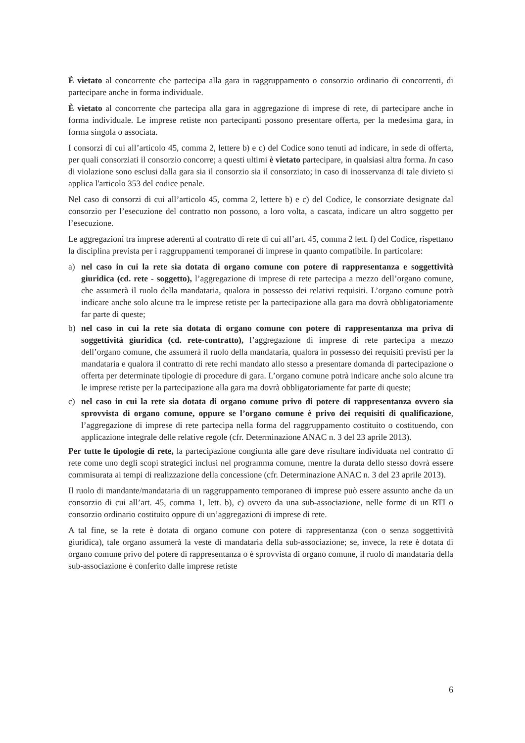È vietato al concorrente che partecipa alla gara in raggruppamento o consorzio ordinario di concorrenti, di partecipare anche in forma individuale.
È vietato al concorrente che partecipa alla gara in aggregazione di imprese di rete, di partecipare anche in forma individuale. Le imprese retiste non partecipanti possono presentare offerta, per la medesima gara, in forma singola o associata.
I consorzi di cui all’articolo 45, comma 2, lettere b) e c) del Codice sono tenuti ad indicare, in sede di offerta, per quali consorziati il consorzio concorre; a questi ultimi è vietato partecipare, in qualsiasi altra forma. In caso di violazione sono esclusi dalla gara sia il consorzio sia il consorziato; in caso di inosservanza di tale divieto si applica l'articolo 353 del codice penale.
Nel caso di consorzi di cui all’articolo 45, comma 2, lettere b) e c) del Codice, le consorziate designate dal consorzio per l’esecuzione del contratto non possono, a loro volta, a cascata, indicare un altro soggetto per l’esecuzione.
Le aggregazioni tra imprese aderenti al contratto di rete di cui all’art. 45, comma 2 lett. f) del Codice, rispettano la disciplina prevista per i raggruppamenti temporanei di imprese in quanto compatibile. In particolare:
a) nel caso in cui la rete sia dotata di organo comune con potere di rappresentanza e soggettività giuridica (cd. rete - soggetto), l’aggregazione di imprese di rete partecipa a mezzo dell’organo comune, che assumerà il ruolo della mandataria, qualora in possesso dei relativi requisiti. L’organo comune potrà indicare anche solo alcune tra le imprese retiste per la partecipazione alla gara ma dovrà obbligatoriamente far parte di queste;
b) nel caso in cui la rete sia dotata di organo comune con potere di rappresentanza ma priva di soggettività giuridica (cd. rete-contratto), l’aggregazione di imprese di rete partecipa a mezzo dell’organo comune, che assumerà il ruolo della mandataria, qualora in possesso dei requisiti previsti per la mandataria e qualora il contratto di rete rechi mandato allo stesso a presentare domanda di partecipazione o offerta per determinate tipologie di procedure di gara. L’organo comune potrà indicare anche solo alcune tra le imprese retiste per la partecipazione alla gara ma dovrà obbligatoriamente far parte di queste;
c) nel caso in cui la rete sia dotata di organo comune privo di potere di rappresentanza ovvero sia sprovvista di organo comune, oppure se l’organo comune è privo dei requisiti di qualificazione, l’aggregazione di imprese di rete partecipa nella forma del raggruppamento costituito o costituendo, con applicazione integrale delle relative regole (cfr. Determinazione ANAC n. 3 del 23 aprile 2013).
Per tutte le tipologie di rete, la partecipazione congiunta alle gare deve risultare individuata nel contratto di rete come uno degli scopi strategici inclusi nel programma comune, mentre la durata dello stesso dovrà essere commisurata ai tempi di realizzazione della concessione (cfr. Determinazione ANAC n. 3 del 23 aprile 2013).
Il ruolo di mandante/mandataria di un raggruppamento temporaneo di imprese può essere assunto anche da un consorzio di cui all’art. 45, comma 1, lett. b), c) ovvero da una sub-associazione, nelle forme di un RTI o consorzio ordinario costituito oppure di un’aggregazioni di imprese di rete.
A tal fine, se la rete è dotata di organo comune con potere di rappresentanza (con o senza soggettività giuridica), tale organo assumerà la veste di mandataria della sub-associazione; se, invece, la rete è dotata di organo comune privo del potere di rappresentanza o è sprovvista di organo comune, il ruolo di mandataria della sub-associazione è conferito dalle imprese retiste
6